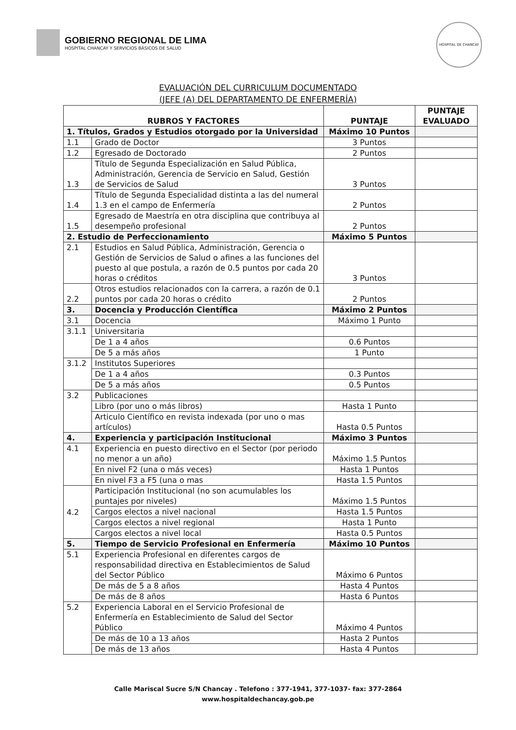GOBIERNO REGIONAL DE LIMA
HOSPITAL CHANCAY Y SERVICIOS BÁSICOS DE SALUD
HOSPITAL DE CHANCAY
EVALUACIÓN DEL CURRICULUM DOCUMENTADO
(JEFE (A) DEL DEPARTAMENTO DE ENFERMERÍA)
| RUBROS Y FACTORES | | PUNTAJE | PUNTAJE EVALUADO |
| --- | --- | --- | --- |
| 1. Títulos, Grados y Estudios otorgado por la Universidad | | Máximo 10 Puntos | |
| 1.1 | Grado de Doctor | 3 Puntos | |
| 1.2 | Egresado de Doctorado | 2 Puntos | |
| 1.3 | Título de Segunda Especialización en Salud Pública, Administración, Gerencia de Servicio en Salud, Gestión de Servicios de Salud | 3 Puntos | |
| 1.4 | Título de Segunda Especialidad distinta a las del numeral 1.3 en el campo de Enfermería | 2 Puntos | |
| 1.5 | Egresado de Maestría en otra disciplina que contribuya al desempeño profesional | 2 Puntos | |
| 2. Estudio de Perfeccionamiento | | Máximo 5 Puntos | |
| 2.1 | Estudios en Salud Pública, Administración, Gerencia o Gestión de Servicios de Salud o afines a las funciones del puesto al que postula, a razón de 0.5 puntos por cada 20 horas o créditos | 3 Puntos | |
| 2.2 | Otros estudios relacionados con la carrera, a razón de 0.1 puntos por cada 20 horas o crédito | 2 Puntos | |
| 3. | Docencia y Producción Científica | Máximo 2 Puntos | |
| 3.1 | Docencia | Máximo 1 Punto | |
| 3.1.1 | Universitaria | | |
| | De 1 a 4 años | 0.6 Puntos | |
| | De 5 a más años | 1 Punto | |
| 3.1.2 | Institutos Superiores | | |
| | De 1 a 4 años | 0.3 Puntos | |
| | De 5 a más años | 0.5 Puntos | |
| 3.2 | Publicaciones | | |
| | Libro (por uno o más libros) | Hasta 1 Punto | |
| | Articulo Científico en revista indexada (por uno o mas artículos) | Hasta 0.5 Puntos | |
| 4. | Experiencia y participación Institucional | Máximo 3 Puntos | |
| 4.1 | Experiencia en puesto directivo en el Sector (por periodo no menor a un año) | Máximo 1.5 Puntos | |
| | En nivel F2 (una o más veces) | Hasta 1 Puntos | |
| | En nivel F3 a F5 (una o mas | Hasta 1.5 Puntos | |
| 4.2 | Participación Institucional (no son acumulables los puntajes por niveles) | Máximo 1.5 Puntos | |
| | Cargos electos a nivel nacional | Hasta 1.5 Puntos | |
| | Cargos electos a nivel regional | Hasta 1 Punto | |
| | Cargos electos a nivel local | Hasta 0.5 Puntos | |
| 5. | Tiempo de Servicio Profesional en Enfermería | Máximo 10 Puntos | |
| 5.1 | Experiencia Profesional en diferentes cargos de responsabilidad directiva en Establecimientos de Salud del Sector Público | Máximo 6 Puntos | |
| | De más de 5 a 8 años | Hasta 4 Puntos | |
| | De más de 8 años | Hasta 6 Puntos | |
| 5.2 | Experiencia Laboral en el Servicio Profesional de Enfermería en Establecimiento de Salud del Sector Público | Máximo 4 Puntos | |
| | De más de 10 a 13 años | Hasta 2 Puntos | |
| | De más de 13 años | Hasta 4 Puntos | |
Calle Mariscal Sucre S/N Chancay . Telefono : 377-1941, 377-1037- fax: 377-2864
www.hospitaldechancay.gob.pe